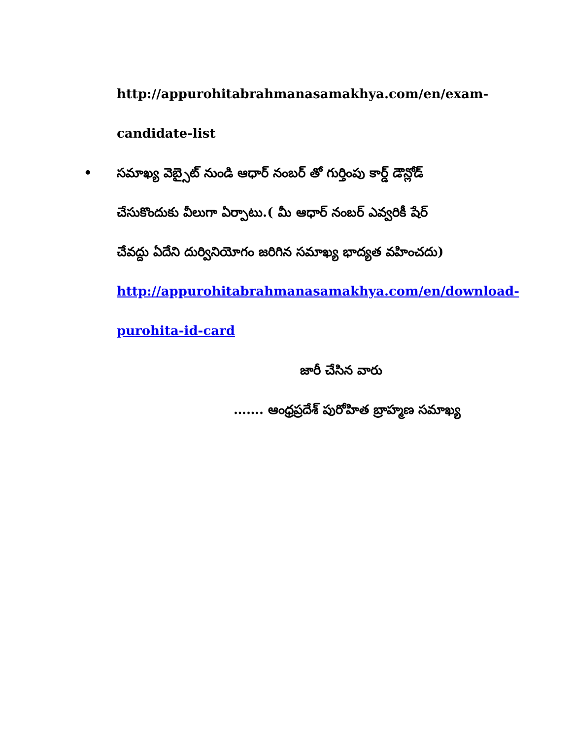http://appurohitabrahmanasamakhya.com/en/exam-
candidate-list
• సమాఖ్య వెబ్సైట్ నుండి ఆధార్ నంబర్ తో గుర్తింపు కార్డ్ డౌన్లోడ్
చేసుకొందుకు వీలుగా ఏర్పాటు.( మీ ఆధార్ నంబర్ ఎవ్వరికీ షేర్
చేవద్దు ఏదేని దుర్వినియోగం జరిగిన సమాఖ్య భాద్యత వహించదు)
http://appurohitabrahmanasamakhya.com/en/download-
purohita-id-card
జారీ చేసిన వారు
……. ఆంధ్రప్రదేశ్ పురోహిత బ్రాహ్మణ సమాఖ్య